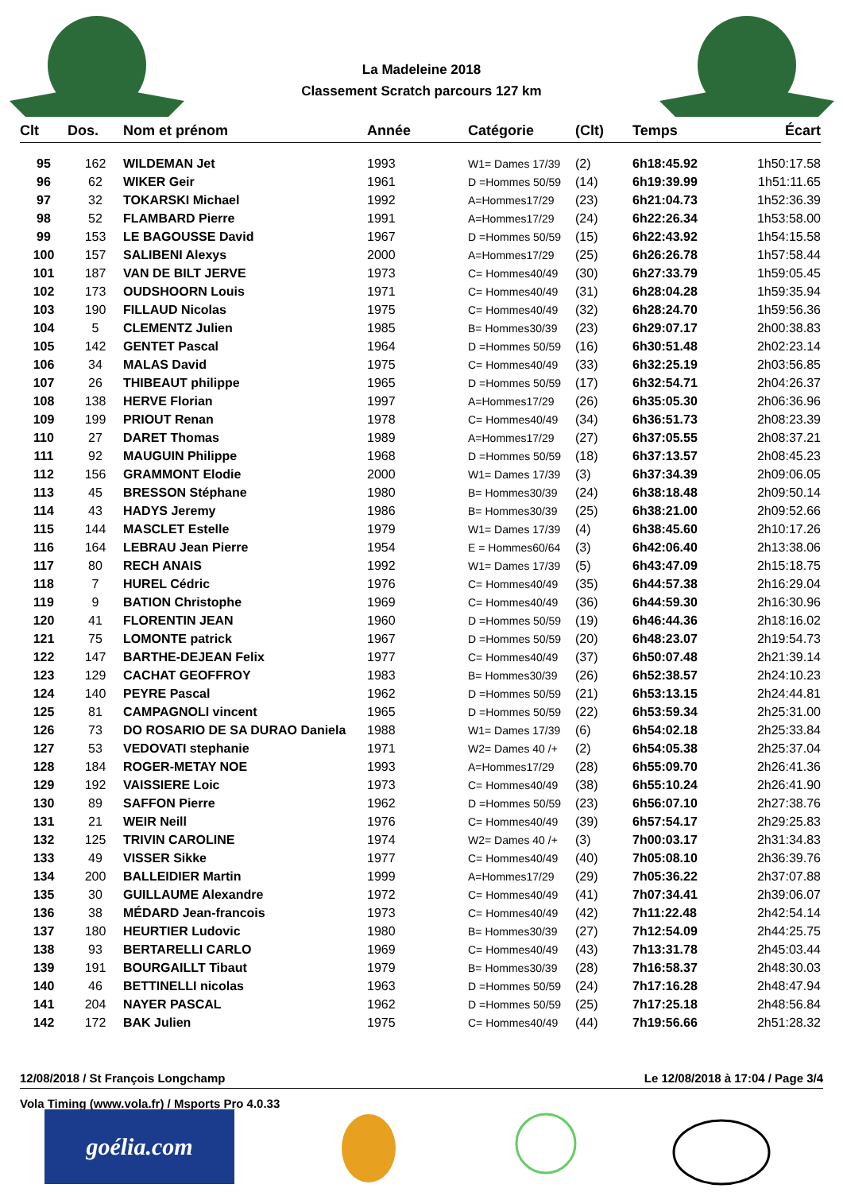La Madeleine 2018
Classement Scratch parcours 127 km
| Clt | Dos. | Nom et prénom | Année | Catégorie | (Clt) | Temps | Écart |
| --- | --- | --- | --- | --- | --- | --- | --- |
| 95 | 162 | WILDEMAN Jet | 1993 | W1= Dames 17/39 | (2) | 6h18:45.92 | 1h50:17.58 |
| 96 | 62 | WIKER Geir | 1961 | D =Hommes 50/59 | (14) | 6h19:39.99 | 1h51:11.65 |
| 97 | 32 | TOKARSKI Michael | 1992 | A=Hommes17/29 | (23) | 6h21:04.73 | 1h52:36.39 |
| 98 | 52 | FLAMBARD Pierre | 1991 | A=Hommes17/29 | (24) | 6h22:26.34 | 1h53:58.00 |
| 99 | 153 | LE BAGOUSSE David | 1967 | D =Hommes 50/59 | (15) | 6h22:43.92 | 1h54:15.58 |
| 100 | 157 | SALIBENI Alexys | 2000 | A=Hommes17/29 | (25) | 6h26:26.78 | 1h57:58.44 |
| 101 | 187 | VAN DE BILT JERVE | 1973 | C= Hommes40/49 | (30) | 6h27:33.79 | 1h59:05.45 |
| 102 | 173 | OUDSHOORN Louis | 1971 | C= Hommes40/49 | (31) | 6h28:04.28 | 1h59:35.94 |
| 103 | 190 | FILLAUD Nicolas | 1975 | C= Hommes40/49 | (32) | 6h28:24.70 | 1h59:56.36 |
| 104 | 5 | CLEMENTZ Julien | 1985 | B= Hommes30/39 | (23) | 6h29:07.17 | 2h00:38.83 |
| 105 | 142 | GENTET Pascal | 1964 | D =Hommes 50/59 | (16) | 6h30:51.48 | 2h02:23.14 |
| 106 | 34 | MALAS David | 1975 | C= Hommes40/49 | (33) | 6h32:25.19 | 2h03:56.85 |
| 107 | 26 | THIBEAUT philippe | 1965 | D =Hommes 50/59 | (17) | 6h32:54.71 | 2h04:26.37 |
| 108 | 138 | HERVE Florian | 1997 | A=Hommes17/29 | (26) | 6h35:05.30 | 2h06:36.96 |
| 109 | 199 | PRIOUT Renan | 1978 | C= Hommes40/49 | (34) | 6h36:51.73 | 2h08:23.39 |
| 110 | 27 | DARET Thomas | 1989 | A=Hommes17/29 | (27) | 6h37:05.55 | 2h08:37.21 |
| 111 | 92 | MAUGUIN Philippe | 1968 | D =Hommes 50/59 | (18) | 6h37:13.57 | 2h08:45.23 |
| 112 | 156 | GRAMMONT Elodie | 2000 | W1= Dames 17/39 | (3) | 6h37:34.39 | 2h09:06.05 |
| 113 | 45 | BRESSON Stéphane | 1980 | B= Hommes30/39 | (24) | 6h38:18.48 | 2h09:50.14 |
| 114 | 43 | HADYS Jeremy | 1986 | B= Hommes30/39 | (25) | 6h38:21.00 | 2h09:52.66 |
| 115 | 144 | MASCLET Estelle | 1979 | W1= Dames 17/39 | (4) | 6h38:45.60 | 2h10:17.26 |
| 116 | 164 | LEBRAU Jean Pierre | 1954 | E = Hommes60/64 | (3) | 6h42:06.40 | 2h13:38.06 |
| 117 | 80 | RECH ANAIS | 1992 | W1= Dames 17/39 | (5) | 6h43:47.09 | 2h15:18.75 |
| 118 | 7 | HUREL Cédric | 1976 | C= Hommes40/49 | (35) | 6h44:57.38 | 2h16:29.04 |
| 119 | 9 | BATION Christophe | 1969 | C= Hommes40/49 | (36) | 6h44:59.30 | 2h16:30.96 |
| 120 | 41 | FLORENTIN JEAN | 1960 | D =Hommes 50/59 | (19) | 6h46:44.36 | 2h18:16.02 |
| 121 | 75 | LOMONTE patrick | 1967 | D =Hommes 50/59 | (20) | 6h48:23.07 | 2h19:54.73 |
| 122 | 147 | BARTHE-DEJEAN Felix | 1977 | C= Hommes40/49 | (37) | 6h50:07.48 | 2h21:39.14 |
| 123 | 129 | CACHAT GEOFFROY | 1983 | B= Hommes30/39 | (26) | 6h52:38.57 | 2h24:10.23 |
| 124 | 140 | PEYRE Pascal | 1962 | D =Hommes 50/59 | (21) | 6h53:13.15 | 2h24:44.81 |
| 125 | 81 | CAMPAGNOLI vincent | 1965 | D =Hommes 50/59 | (22) | 6h53:59.34 | 2h25:31.00 |
| 126 | 73 | DO ROSARIO DE SA DURAO Daniela | 1988 | W1= Dames 17/39 | (6) | 6h54:02.18 | 2h25:33.84 |
| 127 | 53 | VEDOVATI stephanie | 1971 | W2= Dames 40 /+ | (2) | 6h54:05.38 | 2h25:37.04 |
| 128 | 184 | ROGER-METAY NOE | 1993 | A=Hommes17/29 | (28) | 6h55:09.70 | 2h26:41.36 |
| 129 | 192 | VAISSIERE Loic | 1973 | C= Hommes40/49 | (38) | 6h55:10.24 | 2h26:41.90 |
| 130 | 89 | SAFFON Pierre | 1962 | D =Hommes 50/59 | (23) | 6h56:07.10 | 2h27:38.76 |
| 131 | 21 | WEIR Neill | 1976 | C= Hommes40/49 | (39) | 6h57:54.17 | 2h29:25.83 |
| 132 | 125 | TRIVIN CAROLINE | 1974 | W2= Dames 40 /+ | (3) | 7h00:03.17 | 2h31:34.83 |
| 133 | 49 | VISSER Sikke | 1977 | C= Hommes40/49 | (40) | 7h05:08.10 | 2h36:39.76 |
| 134 | 200 | BALLEIDIER Martin | 1999 | A=Hommes17/29 | (29) | 7h05:36.22 | 2h37:07.88 |
| 135 | 30 | GUILLAUME Alexandre | 1972 | C= Hommes40/49 | (41) | 7h07:34.41 | 2h39:06.07 |
| 136 | 38 | MÉDARD Jean-francois | 1973 | C= Hommes40/49 | (42) | 7h11:22.48 | 2h42:54.14 |
| 137 | 180 | HEURTIER Ludovic | 1980 | B= Hommes30/39 | (27) | 7h12:54.09 | 2h44:25.75 |
| 138 | 93 | BERTARELLI CARLO | 1969 | C= Hommes40/49 | (43) | 7h13:31.78 | 2h45:03.44 |
| 139 | 191 | BOURGAILLT Tibaut | 1979 | B= Hommes30/39 | (28) | 7h16:58.37 | 2h48:30.03 |
| 140 | 46 | BETTINELLI nicolas | 1963 | D =Hommes 50/59 | (24) | 7h17:16.28 | 2h48:47.94 |
| 141 | 204 | NAYER PASCAL | 1962 | D =Hommes 50/59 | (25) | 7h17:25.18 | 2h48:56.84 |
| 142 | 172 | BAK Julien | 1975 | C= Hommes40/49 | (44) | 7h19:56.66 | 2h51:28.32 |
12/08/2018 / St François Longchamp Le 12/08/2018 à 17:04 / Page 3/4
Vola Timing (www.vola.fr) / Msports Pro 4.0.33
goélia.com